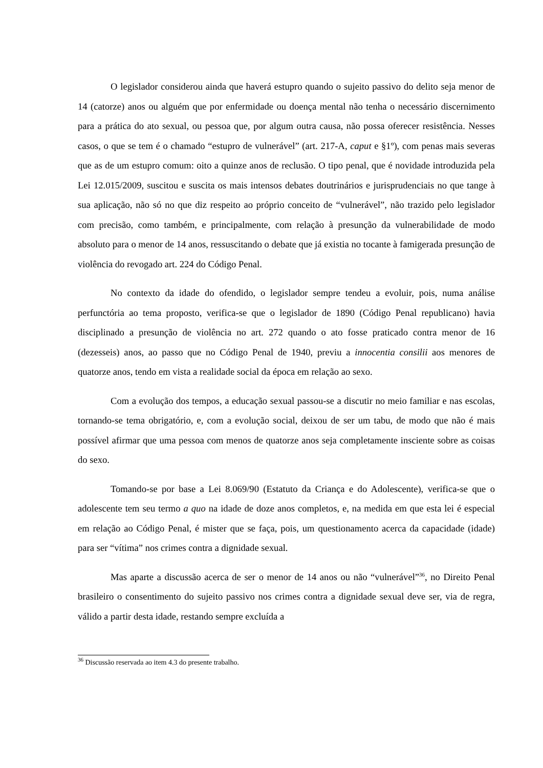O legislador considerou ainda que haverá estupro quando o sujeito passivo do delito seja menor de 14 (catorze) anos ou alguém que por enfermidade ou doença mental não tenha o necessário discernimento para a prática do ato sexual, ou pessoa que, por algum outra causa, não possa oferecer resistência. Nesses casos, o que se tem é o chamado “estupro de vulnerável” (art. 217-A, caput e §1º), com penas mais severas que as de um estupro comum: oito a quinze anos de reclusão. O tipo penal, que é novidade introduzida pela Lei 12.015/2009, suscitou e suscita os mais intensos debates doutrinários e jurisprudenciais no que tange à sua aplicação, não só no que diz respeito ao próprio conceito de “vulnerável”, não trazido pelo legislador com precisão, como também, e principalmente, com relação à presunção da vulnerabilidade de modo absoluto para o menor de 14 anos, ressuscitando o debate que já existia no tocante à famigerada presunção de violência do revogado art. 224 do Código Penal.
No contexto da idade do ofendido, o legislador sempre tendeu a evoluir, pois, numa análise perfunctória ao tema proposto, verifica-se que o legislador de 1890 (Código Penal republicano) havia disciplinado a presunção de violência no art. 272 quando o ato fosse praticado contra menor de 16 (dezesseis) anos, ao passo que no Código Penal de 1940, previu a innocentia consilii aos menores de quatorze anos, tendo em vista a realidade social da época em relação ao sexo.
Com a evolução dos tempos, a educação sexual passou-se a discutir no meio familiar e nas escolas, tornando-se tema obrigatório, e, com a evolução social, deixou de ser um tabu, de modo que não é mais possível afirmar que uma pessoa com menos de quatorze anos seja completamente insciente sobre as coisas do sexo.
Tomando-se por base a Lei 8.069/90 (Estatuto da Criança e do Adolescente), verifica-se que o adolescente tem seu termo a quo na idade de doze anos completos, e, na medida em que esta lei é especial em relação ao Código Penal, é mister que se faça, pois, um questionamento acerca da capacidade (idade) para ser “vítima” nos crimes contra a dignidade sexual.
Mas aparte a discussão acerca de ser o menor de 14 anos ou não “vulnerável”<sup>36</sup>, no Direito Penal brasileiro o consentimento do sujeito passivo nos crimes contra a dignidade sexual deve ser, via de regra, válido a partir desta idade, restando sempre excluída a
<sup>36</sup> Discussão reservada ao item 4.3 do presente trabalho.